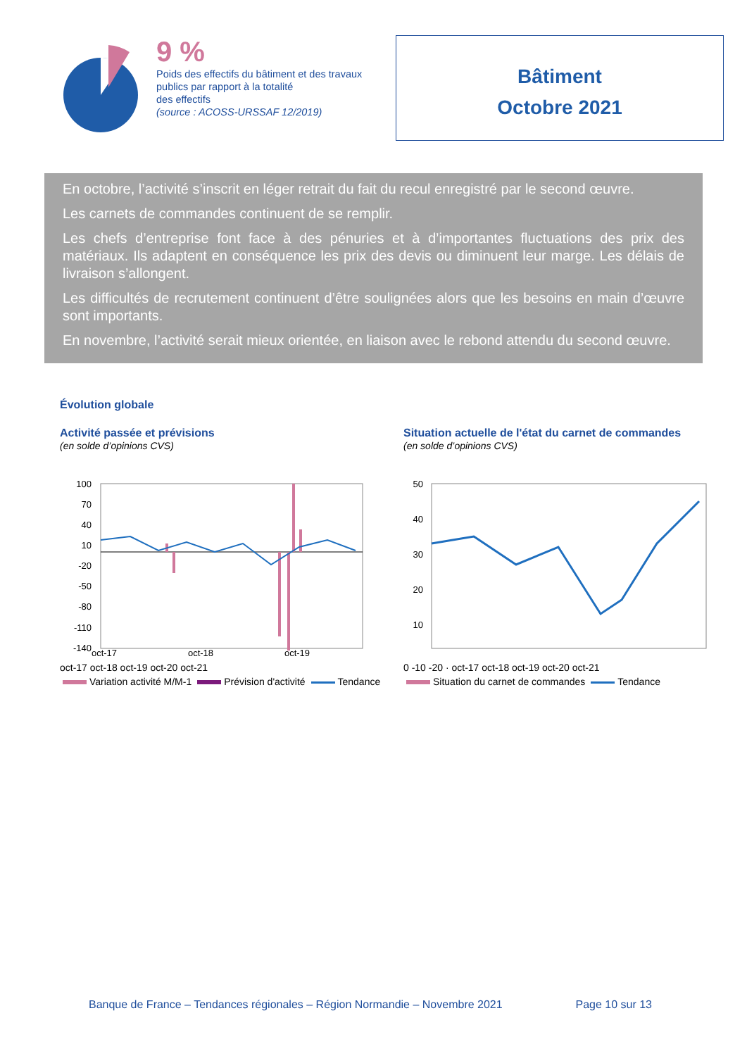9 %
Poids des effectifs du bâtiment et des travaux publics par rapport à la totalité
des effectifs
(source : ACOSS-URSSAF 12/2019)
Bâtiment
Octobre 2021
En octobre, l’activité s’inscrit en léger retrait du fait du recul enregistré par le second œuvre.
Les carnets de commandes continuent de se remplir.
Les chefs d’entreprise font face à des pénuries et à d’importantes fluctuations des prix des matériaux. Ils adaptent en conséquence les prix des devis ou diminuent leur marge. Les délais de livraison s’allongent.
Les difficultés de recrutement continuent d’être soulignées alors que les besoins en main d’œuvre sont importants.
En novembre, l’activité serait mieux orientée, en liaison avec le rebond attendu du second œuvre.
Évolution globale
Activité passée et prévisions
(en solde d’opinions CVS)
100
70
40
10
-20
-50
-80
-110
-140
oct-17
oct-18
oct-19
oct-17 oct-18 oct-19 oct-20 oct-21
Variation activité M/M-1 Prévision d'activité Tendance
Situation actuelle de l'état du carnet de commandes
(en solde d’opinions CVS)
50
40
30
20
10
0 -10 -20 · oct-17 oct-18 oct-19 oct-20 oct-21
Situation du carnet de commandes Tendance
Banque de France – Tendances régionales – Région Normandie – Novembre 2021 Page 10 sur 13